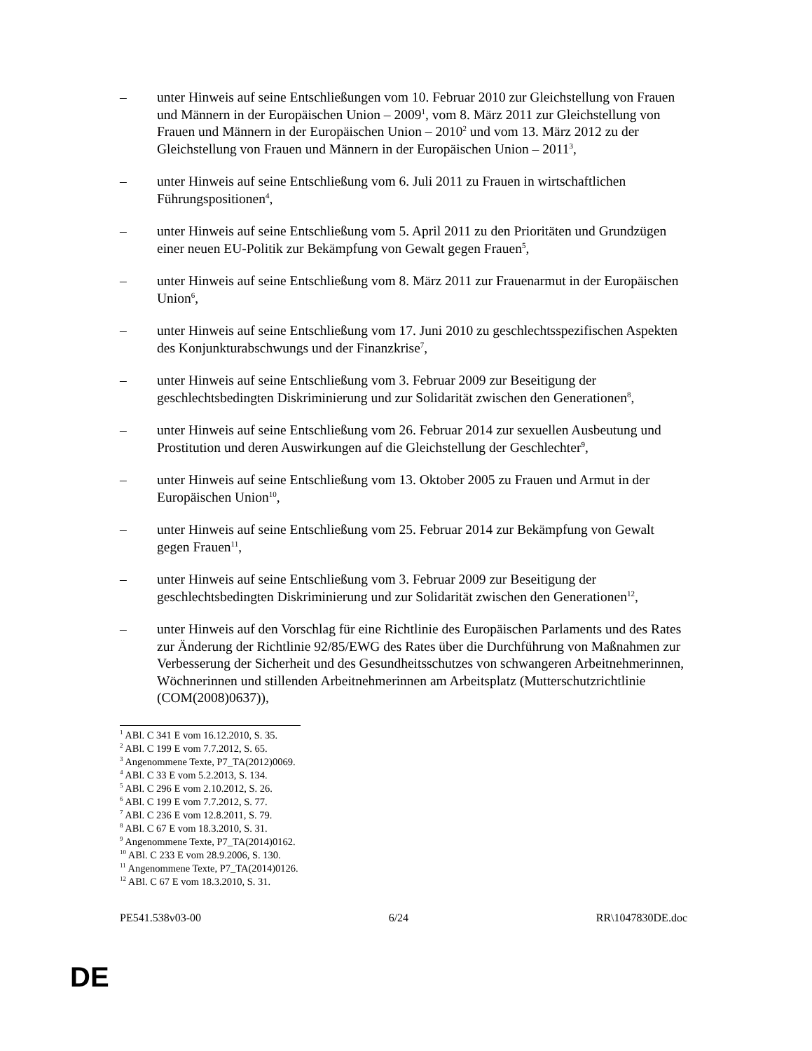– unter Hinweis auf seine Entschließungen vom 10. Februar 2010 zur Gleichstellung von Frauen und Männern in der Europäischen Union – 2009<sup>1</sup>, vom 8. März 2011 zur Gleichstellung von Frauen und Männern in der Europäischen Union – 2010<sup>2</sup> und vom 13. März 2012 zu der Gleichstellung von Frauen und Männern in der Europäischen Union – 2011<sup>3</sup>,
– unter Hinweis auf seine Entschließung vom 6. Juli 2011 zu Frauen in wirtschaftlichen Führungspositionen<sup>4</sup>,
– unter Hinweis auf seine Entschließung vom 5. April 2011 zu den Prioritäten und Grundzügen einer neuen EU-Politik zur Bekämpfung von Gewalt gegen Frauen<sup>5</sup>,
– unter Hinweis auf seine Entschließung vom 8. März 2011 zur Frauenarmut in der Europäischen Union<sup>6</sup>,
– unter Hinweis auf seine Entschließung vom 17. Juni 2010 zu geschlechtsspezifischen Aspekten des Konjunkturabschwungs und der Finanzkrise<sup>7</sup>,
– unter Hinweis auf seine Entschließung vom 3. Februar 2009 zur Beseitigung der geschlechtsbedingten Diskriminierung und zur Solidarität zwischen den Generationen<sup>8</sup>,
– unter Hinweis auf seine Entschließung vom 26. Februar 2014 zur sexuellen Ausbeutung und Prostitution und deren Auswirkungen auf die Gleichstellung der Geschlechter<sup>9</sup>,
– unter Hinweis auf seine Entschließung vom 13. Oktober 2005 zu Frauen und Armut in der Europäischen Union<sup>10</sup>,
– unter Hinweis auf seine Entschließung vom 25. Februar 2014 zur Bekämpfung von Gewalt gegen Frauen<sup>11</sup>,
– unter Hinweis auf seine Entschließung vom 3. Februar 2009 zur Beseitigung der geschlechtsbedingten Diskriminierung und zur Solidarität zwischen den Generationen<sup>12</sup>,
– unter Hinweis auf den Vorschlag für eine Richtlinie des Europäischen Parlaments und des Rates zur Änderung der Richtlinie 92/85/EWG des Rates über die Durchführung von Maßnahmen zur Verbesserung der Sicherheit und des Gesundheitsschutzes von schwangeren Arbeitnehmerinnen, Wöchnerinnen und stillenden Arbeitnehmerinnen am Arbeitsplatz (Mutterschutzrichtlinie (COM(2008)0637)),
<sup>1</sup> ABl. C 341 E vom 16.12.2010, S. 35.
<sup>2</sup> ABl. C 199 E vom 7.7.2012, S. 65.
<sup>3</sup> Angenommene Texte, P7_TA(2012)0069.
<sup>4</sup> ABl. C 33 E vom 5.2.2013, S. 134.
<sup>5</sup> ABl. C 296 E vom 2.10.2012, S. 26.
<sup>6</sup> ABl. C 199 E vom 7.7.2012, S. 77.
<sup>7</sup> ABl. C 236 E vom 12.8.2011, S. 79.
<sup>8</sup> ABl. C 67 E vom 18.3.2010, S. 31.
<sup>9</sup> Angenommene Texte, P7_TA(2014)0162.
<sup>10</sup> ABl. C 233 E vom 28.9.2006, S. 130.
<sup>11</sup> Angenommene Texte, P7_TA(2014)0126.
<sup>12</sup> ABl. C 67 E vom 18.3.2010, S. 31.
PE541.538v03-00 6/24 RR\1047830DE.doc
DE